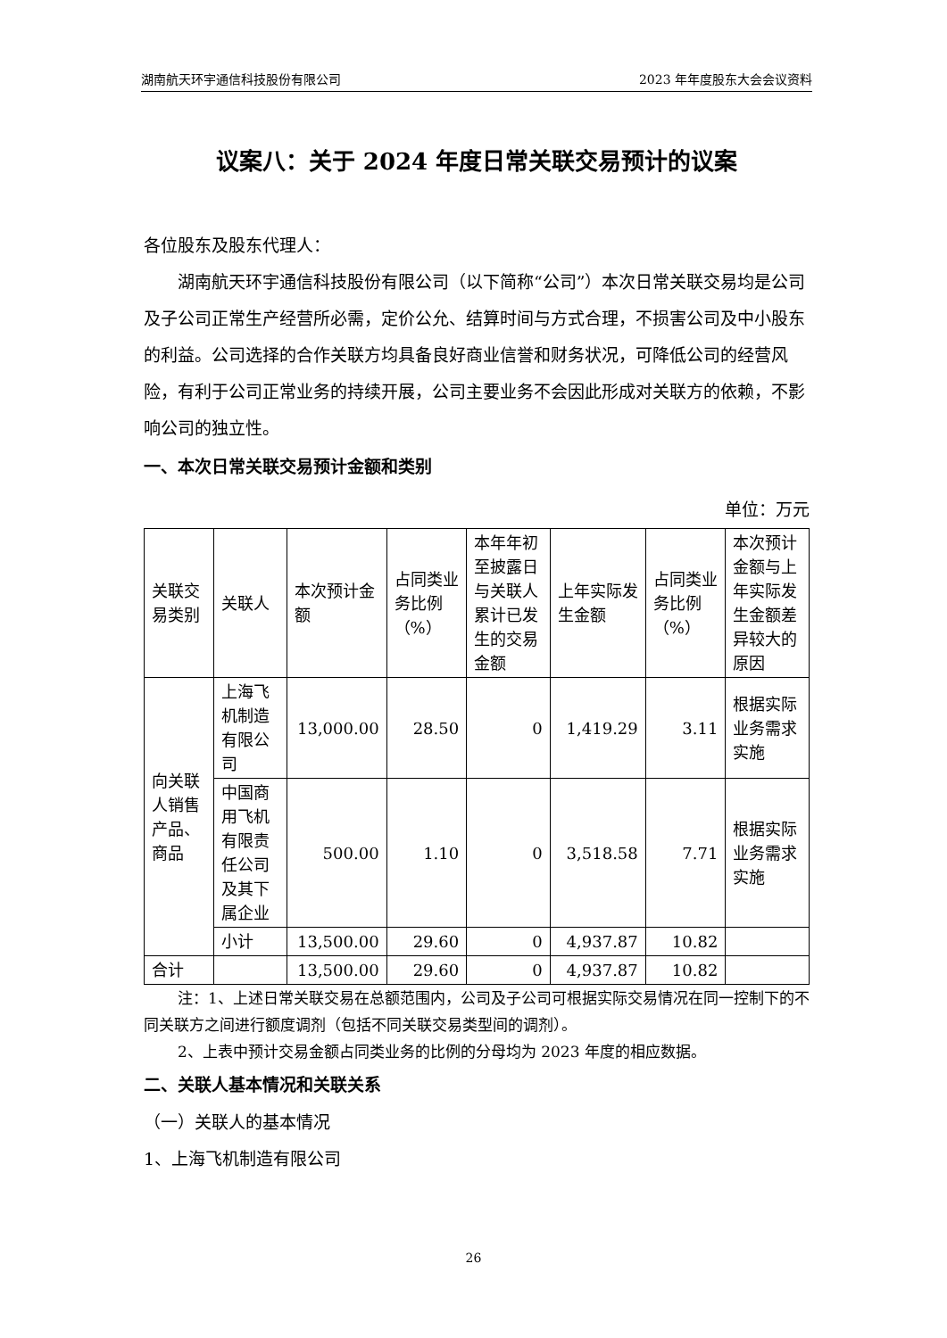湖南航天环宇通信科技股份有限公司 2023 年年度股东大会会议资料
议案八：关于 2024 年度日常关联交易预计的议案
各位股东及股东代理人：
湖南航天环宇通信科技股份有限公司（以下简称“公司”）本次日常关联交易均是公司及子公司正常生产经营所必需，定价公允、结算时间与方式合理，不损害公司及中小股东的利益。公司选择的合作关联方均具备良好商业信誉和财务状况，可降低公司的经营风险，有利于公司正常业务的持续开展，公司主要业务不会因此形成对关联方的依赖，不影响公司的独立性。
一、本次日常关联交易预计金额和类别
单位：万元
| 关联交易类别 | 关联人 | 本次预计金额 | 占同类业务比例（%） | 本年年初至披露日与关联人累计已发生的交易金额 | 上年实际发生金额 | 占同类业务比例（%） | 本次预计金额与上年实际发生金额差异较大的原因 |
| 向关联人销售产品、商品 | 上海飞机制造有限公司 | 13,000.00 | 28.50 | 0 | 1,419.29 | 3.11 | 根据实际业务需求实施 |
| | 中国商用飞机有限责任公司及其下属企业 | 500.00 | 1.10 | 0 | 3,518.58 | 7.71 | 根据实际业务需求实施 |
| | 小计 | 13,500.00 | 29.60 | 0 | 4,937.87 | 10.82 | |
| 合计 | | 13,500.00 | 29.60 | 0 | 4,937.87 | 10.82 | |
注：1、上述日常关联交易在总额范围内，公司及子公司可根据实际交易情况在同一控制下的不同关联方之间进行额度调剂（包括不同关联交易类型间的调剂）。
2、上表中预计交易金额占同类业务的比例的分母均为 2023 年度的相应数据。
二、关联人基本情况和关联关系
（一）关联人的基本情况
1、上海飞机制造有限公司
26